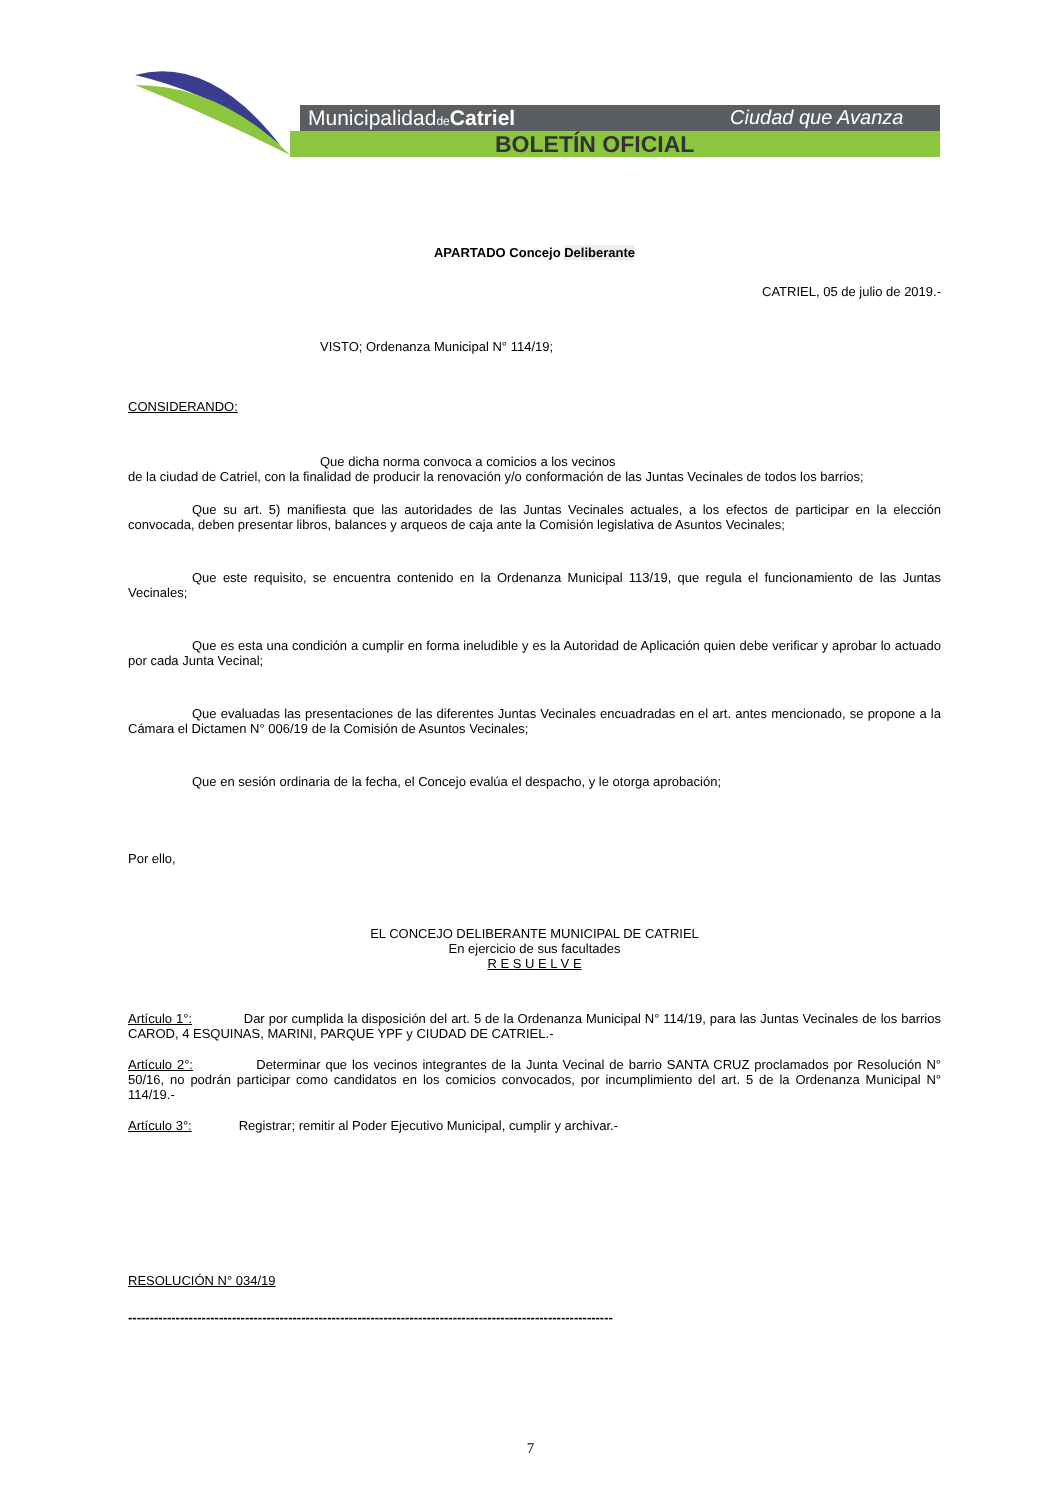Municipalidadde Catriel Ciudad que Avanza
BOLETÍN OFICIAL
APARTADO Concejo Deliberante
CATRIEL, 05 de julio de 2019.-
VISTO; Ordenanza Municipal N° 114/19;
CONSIDERANDO:
Que dicha norma convoca a comicios a los vecinos
de la ciudad de Catriel, con la finalidad de producir la renovación y/o conformación de las Juntas Vecinales de todos los barrios;
Que su art. 5) manifiesta que las autoridades de las Juntas Vecinales actuales, a los efectos de participar en la elección convocada, deben presentar libros, balances y arqueos de caja ante la Comisión legislativa de Asuntos Vecinales;
Que este requisito, se encuentra contenido en la Ordenanza Municipal 113/19, que regula el funcionamiento de las Juntas Vecinales;
Que es esta una condición a cumplir en forma ineludible y es la Autoridad de Aplicación quien debe verificar y aprobar lo actuado por cada Junta Vecinal;
Que evaluadas las presentaciones de las diferentes Juntas Vecinales encuadradas en el art. antes mencionado, se propone a la Cámara el Dictamen N° 006/19 de la Comisión de Asuntos Vecinales;
Que en sesión ordinaria de la fecha, el Concejo evalúa el despacho, y le otorga aprobación;
Por ello,
EL CONCEJO DELIBERANTE MUNICIPAL DE CATRIEL
En ejercicio de sus facultades
R E S U E L V E
Artículo 1°: Dar por cumplida la disposición del art. 5 de la Ordenanza Municipal N° 114/19, para las Juntas Vecinales de los barrios CAROD, 4 ESQUINAS, MARINI, PARQUE YPF y CIUDAD DE CATRIEL.-
Artículo 2°: Determinar que los vecinos integrantes de la Junta Vecinal de barrio SANTA CRUZ proclamados por Resolución N° 50/16, no podrán participar como candidatos en los comicios convocados, por incumplimiento del art. 5 de la Ordenanza Municipal N° 114/19.-
Artículo 3°: Registrar; remitir al Poder Ejecutivo Municipal, cumplir y archivar.-
RESOLUCIÓN N° 034/19
----------------------------------------------------------------------------------------------------------------
7